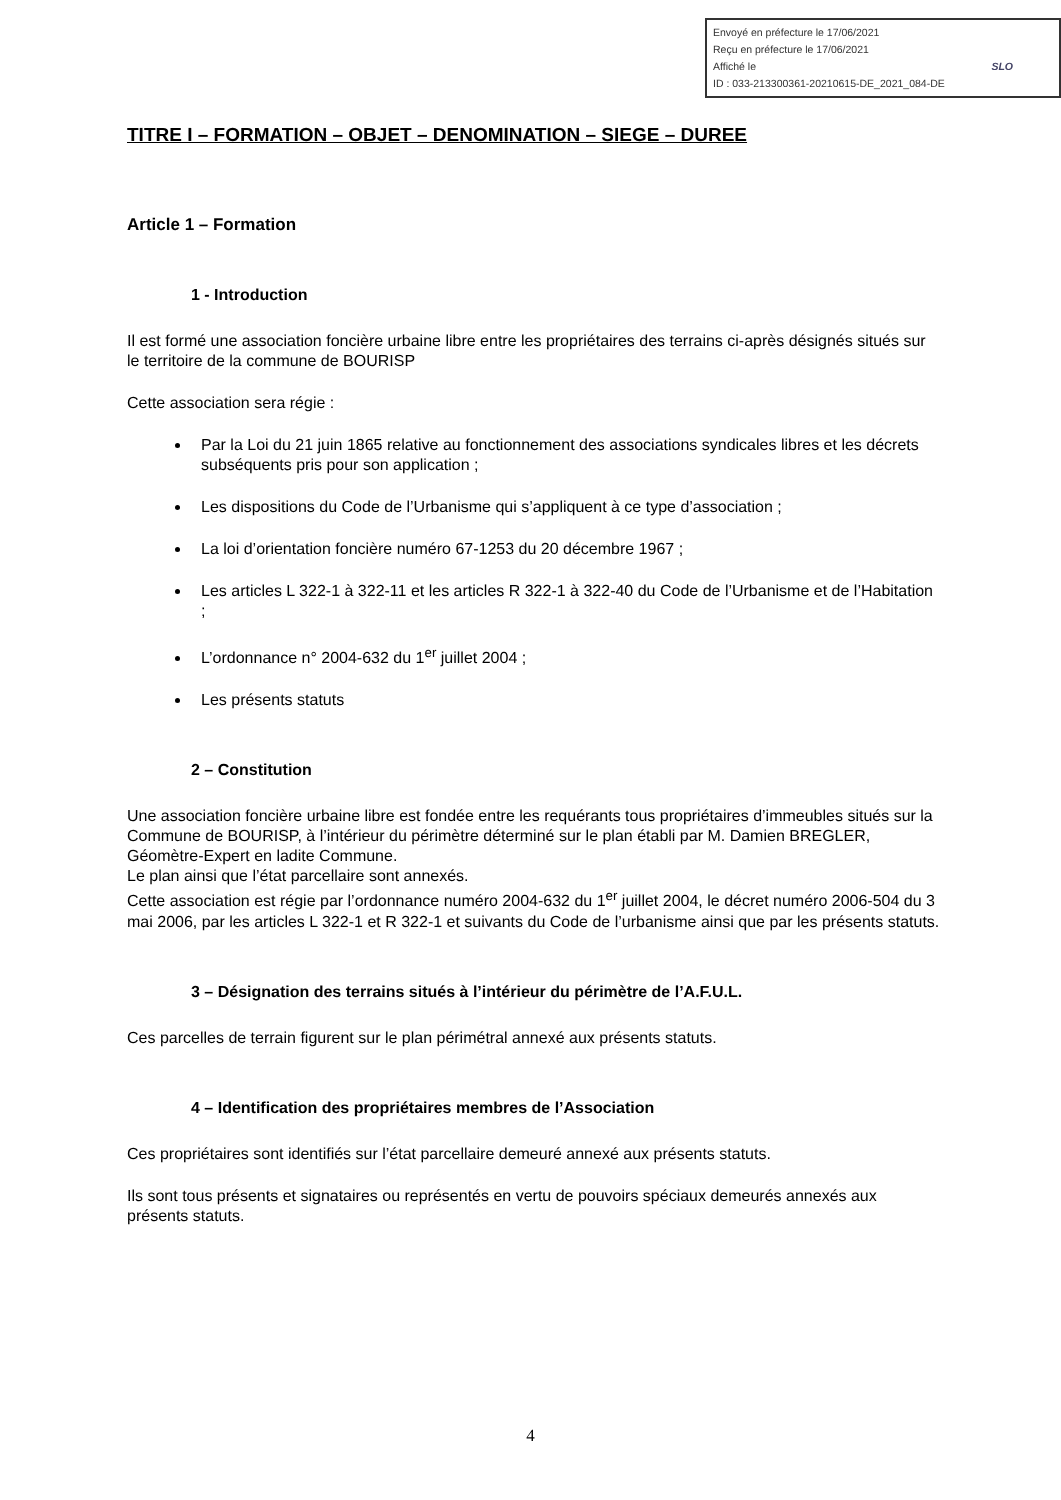Envoyé en préfecture le 17/06/2021
Reçu en préfecture le 17/06/2021
Affiché le SLO
ID : 033-213300361-20210615-DE_2021_084-DE
TITRE I – FORMATION – OBJET – DENOMINATION – SIEGE – DUREE
Article 1 – Formation
1 - Introduction
Il est formé une association foncière urbaine libre entre les propriétaires des terrains ci-après désignés situés sur le territoire de la commune de BOURISP
Cette association sera régie :
Par la Loi du 21 juin 1865 relative au fonctionnement des associations syndicales libres et les décrets subséquents pris pour son application ;
Les dispositions du Code de l’Urbanisme qui s’appliquent à ce type d’association ;
La loi d’orientation foncière numéro 67-1253 du 20 décembre 1967 ;
Les articles L 322-1 à 322-11 et les articles R 322-1 à 322-40 du Code de l’Urbanisme et de l’Habitation ;
L’ordonnance n° 2004-632 du 1<sup>er</sup> juillet 2004 ;
Les présents statuts
2 – Constitution
Une association foncière urbaine libre est fondée entre les requérants tous propriétaires d’immeubles situés sur la Commune de BOURISP, à l’intérieur du périmètre déterminé sur le plan établi par M. Damien BREGLER, Géomètre-Expert en ladite Commune.
Le plan ainsi que l’état parcellaire sont annexés.
Cette association est régie par l’ordonnance numéro 2004-632 du 1<sup>er</sup> juillet 2004, le décret numéro 2006-504 du 3 mai 2006, par les articles L 322-1 et R 322-1 et suivants du Code de l’urbanisme ainsi que par les présents statuts.
3 – Désignation des terrains situés à l’intérieur du périmètre de l’A.F.U.L.
Ces parcelles de terrain figurent sur le plan périmétral annexé aux présents statuts.
4 – Identification des propriétaires membres de l’Association
Ces propriétaires sont identifiés sur l’état parcellaire demeuré annexé aux présents statuts.
Ils sont tous présents et signataires ou représentés en vertu de pouvoirs spéciaux demeurés annexés aux présents statuts.
4